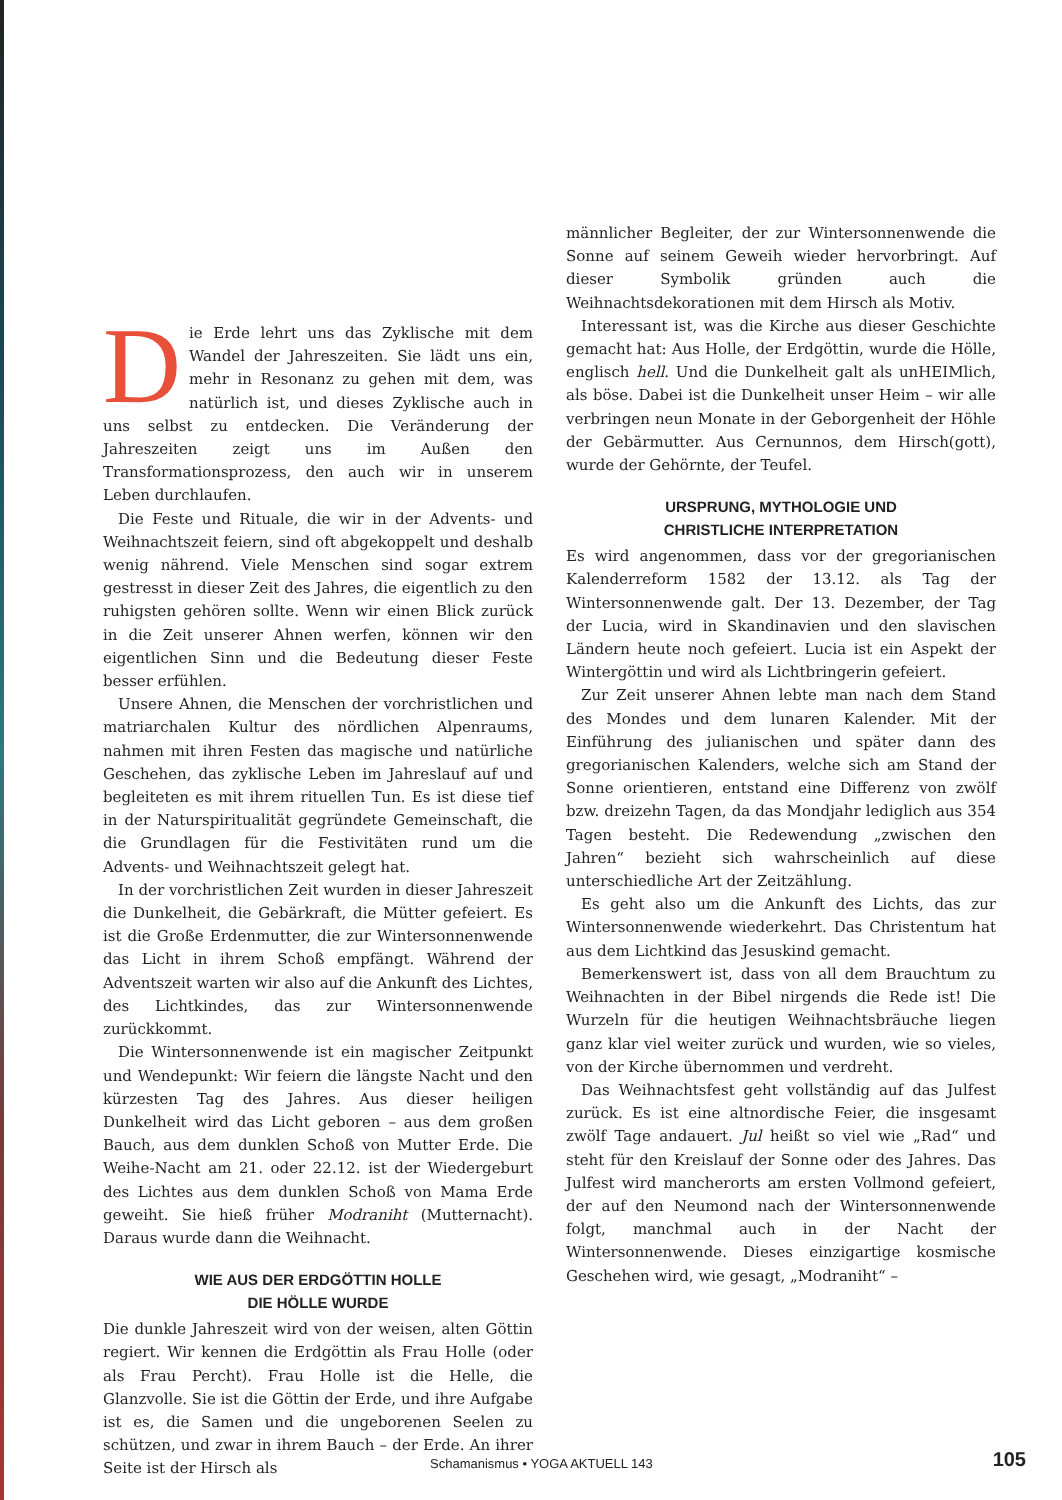Die Erde lehrt uns das Zyklische mit dem Wandel der Jahreszeiten. Sie lädt uns ein, mehr in Resonanz zu gehen mit dem, was natürlich ist, und dieses Zyklische auch in uns selbst zu entdecken. Die Veränderung der Jahreszeiten zeigt uns im Außen den Transformationsprozess, den auch wir in unserem Leben durchlaufen.
Die Feste und Rituale, die wir in der Advents- und Weihnachtszeit feiern, sind oft abgekoppelt und deshalb wenig nährend. Viele Menschen sind sogar extrem gestresst in dieser Zeit des Jahres, die eigentlich zu den ruhigsten gehören sollte. Wenn wir einen Blick zurück in die Zeit unserer Ahnen werfen, können wir den eigentlichen Sinn und die Bedeutung dieser Feste besser erfühlen.
Unsere Ahnen, die Menschen der vorchristlichen und matriarchalen Kultur des nördlichen Alpenraums, nahmen mit ihren Festen das magische und natürliche Geschehen, das zyklische Leben im Jahreslauf auf und begleiteten es mit ihrem rituellen Tun. Es ist diese tief in der Naturspiritualität gegründete Gemeinschaft, die die Grundlagen für die Festivitäten rund um die Advents- und Weihnachtszeit gelegt hat.
In der vorchristlichen Zeit wurden in dieser Jahreszeit die Dunkelheit, die Gebärkraft, die Mütter gefeiert. Es ist die Große Erdenmutter, die zur Wintersonnenwende das Licht in ihrem Schoß empfängt. Während der Adventszeit warten wir also auf die Ankunft des Lichtes, des Lichtkindes, das zur Wintersonnenwende zurückkommt.
Die Wintersonnenwende ist ein magischer Zeitpunkt und Wendepunkt: Wir feiern die längste Nacht und den kürzesten Tag des Jahres. Aus dieser heiligen Dunkelheit wird das Licht geboren – aus dem großen Bauch, aus dem dunklen Schoß von Mutter Erde. Die Weihe-Nacht am 21. oder 22.12. ist der Wiedergeburt des Lichtes aus dem dunklen Schoß von Mama Erde geweiht. Sie hieß früher Modraniht (Mutternacht). Daraus wurde dann die Weihnacht.
WIE AUS DER ERDGÖTTIN HOLLE
DIE HÖLLE WURDE
Die dunkle Jahreszeit wird von der weisen, alten Göttin regiert. Wir kennen die Erdgöttin als Frau Holle (oder als Frau Percht). Frau Holle ist die Helle, die Glanzvolle. Sie ist die Göttin der Erde, und ihre Aufgabe ist es, die Samen und die ungeborenen Seelen zu schützen, und zwar in ihrem Bauch – der Erde. An ihrer Seite ist der Hirsch als
männlicher Begleiter, der zur Wintersonnenwende die Sonne auf seinem Geweih wieder hervorbringt. Auf dieser Symbolik gründen auch die Weihnachtsdekorationen mit dem Hirsch als Motiv.
Interessant ist, was die Kirche aus dieser Geschichte gemacht hat: Aus Holle, der Erdgöttin, wurde die Hölle, englisch hell. Und die Dunkelheit galt als unHEIMlich, als böse. Dabei ist die Dunkelheit unser Heim – wir alle verbringen neun Monate in der Geborgenheit der Höhle der Gebärmutter. Aus Cernunnos, dem Hirsch(gott), wurde der Gehörnte, der Teufel.
URSPRUNG, MYTHOLOGIE UND
CHRISTLICHE INTERPRETATION
Es wird angenommen, dass vor der gregorianischen Kalenderreform 1582 der 13.12. als Tag der Wintersonnenwende galt. Der 13. Dezember, der Tag der Lucia, wird in Skandinavien und den slavischen Ländern heute noch gefeiert. Lucia ist ein Aspekt der Wintergöttin und wird als Lichtbringerin gefeiert.
Zur Zeit unserer Ahnen lebte man nach dem Stand des Mondes und dem lunaren Kalender. Mit der Einführung des julianischen und später dann des gregorianischen Kalenders, welche sich am Stand der Sonne orientieren, entstand eine Differenz von zwölf bzw. dreizehn Tagen, da das Mondjahr lediglich aus 354 Tagen besteht. Die Redewendung „zwischen den Jahren“ bezieht sich wahrscheinlich auf diese unterschiedliche Art der Zeitzählung.
Es geht also um die Ankunft des Lichts, das zur Wintersonnenwende wiederkehrt. Das Christentum hat aus dem Lichtkind das Jesuskind gemacht.
Bemerkenswert ist, dass von all dem Brauchtum zu Weihnachten in der Bibel nirgends die Rede ist! Die Wurzeln für die heutigen Weihnachtsbräuche liegen ganz klar viel weiter zurück und wurden, wie so vieles, von der Kirche übernommen und verdreht.
Das Weihnachtsfest geht vollständig auf das Julfest zurück. Es ist eine altnordische Feier, die insgesamt zwölf Tage andauert. Jul heißt so viel wie „Rad“ und steht für den Kreislauf der Sonne oder des Jahres. Das Julfest wird mancherorts am ersten Vollmond gefeiert, der auf den Neumond nach der Wintersonnenwende folgt, manchmal auch in der Nacht der Wintersonnenwende. Dieses einzigartige kosmische Geschehen wird, wie gesagt, „Modraniht“ –
Schamanismus • YOGA AKTUELL 143
105